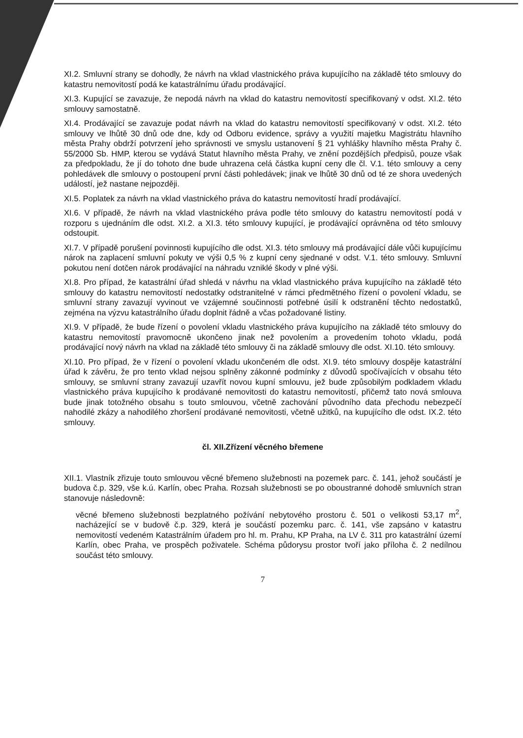XI.2. Smluvní strany se dohodly, že návrh na vklad vlastnického práva kupujícího na základě této smlouvy do katastru nemovitostí podá ke katastrálnímu úřadu prodávající.
XI.3. Kupující se zavazuje, že nepodá návrh na vklad do katastru nemovitostí specifikovaný v odst. XI.2. této smlouvy samostatně.
XI.4. Prodávající se zavazuje podat návrh na vklad do katastru nemovitostí specifikovaný v odst. XI.2. této smlouvy ve lhůtě 30 dnů ode dne, kdy od Odboru evidence, správy a využití majetku Magistrátu hlavního města Prahy obdrží potvrzení jeho správnosti ve smyslu ustanovení § 21 vyhlášky hlavního města Prahy č. 55/2000 Sb. HMP, kterou se vydává Statut hlavního města Prahy, ve znění pozdějších předpisů, pouze však za předpokladu, že jí do tohoto dne bude uhrazena celá částka kupní ceny dle čl. V.1. této smlouvy a ceny pohledávek dle smlouvy o postoupení první části pohledávek; jinak ve lhůtě 30 dnů od té ze shora uvedených událostí, jež nastane nejpozději.
XI.5. Poplatek za návrh na vklad vlastnického práva do katastru nemovitostí hradí prodávající.
XI.6. V případě, že návrh na vklad vlastnického práva podle této smlouvy do katastru nemovitostí podá v rozporu s ujednáním dle odst. XI.2. a XI.3. této smlouvy kupující, je prodávající oprávněna od této smlouvy odstoupit.
XI.7. V případě porušení povinnosti kupujícího dle odst. XI.3. této smlouvy má prodávající dále vůči kupujícímu nárok na zaplacení smluvní pokuty ve výši 0,5 % z kupní ceny sjednané v odst. V.1. této smlouvy. Smluvní pokutou není dotčen nárok prodávající na náhradu vzniklé škody v plné výši.
XI.8. Pro případ, že katastrální úřad shledá v návrhu na vklad vlastnického práva kupujícího na základě této smlouvy do katastru nemovitostí nedostatky odstranitelné v rámci předmětného řízení o povolení vkladu, se smluvní strany zavazují vyvinout ve vzájemné součinnosti potřebné úsilí k odstranění těchto nedostatků, zejména na výzvu katastrálního úřadu doplnit řádně a včas požadované listiny.
XI.9. V případě, že bude řízení o povolení vkladu vlastnického práva kupujícího na základě této smlouvy do katastru nemovitostí pravomocně ukončeno jinak než povolením a provedením tohoto vkladu, podá prodávající nový návrh na vklad na základě této smlouvy či na základě smlouvy dle odst. XI.10. této smlouvy.
XI.10. Pro případ, že v řízení o povolení vkladu ukončeném dle odst. XI.9. této smlouvy dospěje katastrální úřad k závěru, že pro tento vklad nejsou splněny zákonné podmínky z důvodů spočívajících v obsahu této smlouvy, se smluvní strany zavazují uzavřít novou kupní smlouvu, jež bude způsobilým podkladem vkladu vlastnického práva kupujícího k prodávané nemovitosti do katastru nemovitostí, přičemž tato nová smlouva bude jinak totožného obsahu s touto smlouvou, včetně zachování původního data přechodu nebezpečí nahodilé zkázy a nahodilého zhoršení prodávané nemovitosti, včetně užitků, na kupujícího dle odst. IX.2. této smlouvy.
čl. XII.Zřízení věcného břemene
XII.1. Vlastník zřizuje touto smlouvou věcné břemeno služebnosti na pozemek parc. č. 141, jehož součástí je budova č.p. 329, vše k.ú. Karlín, obec Praha. Rozsah služebnosti se po oboustranné dohodě smluvních stran stanovuje následovně:
věcné břemeno služebnosti bezplatného požívání nebytového prostoru č. 501 o velikosti 53,17 m<sup>2</sup>, nacházející se v budově č.p. 329, která je součástí pozemku parc. č. 141, vše zapsáno v katastru nemovitostí vedeném Katastrálním úřadem pro hl. m. Prahu, KP Praha, na LV č. 311 pro katastrální území Karlín, obec Praha, ve prospěch poživatele. Schéma půdorysu prostor tvoří jako příloha č. 2 nedílnou součást této smlouvy.
7